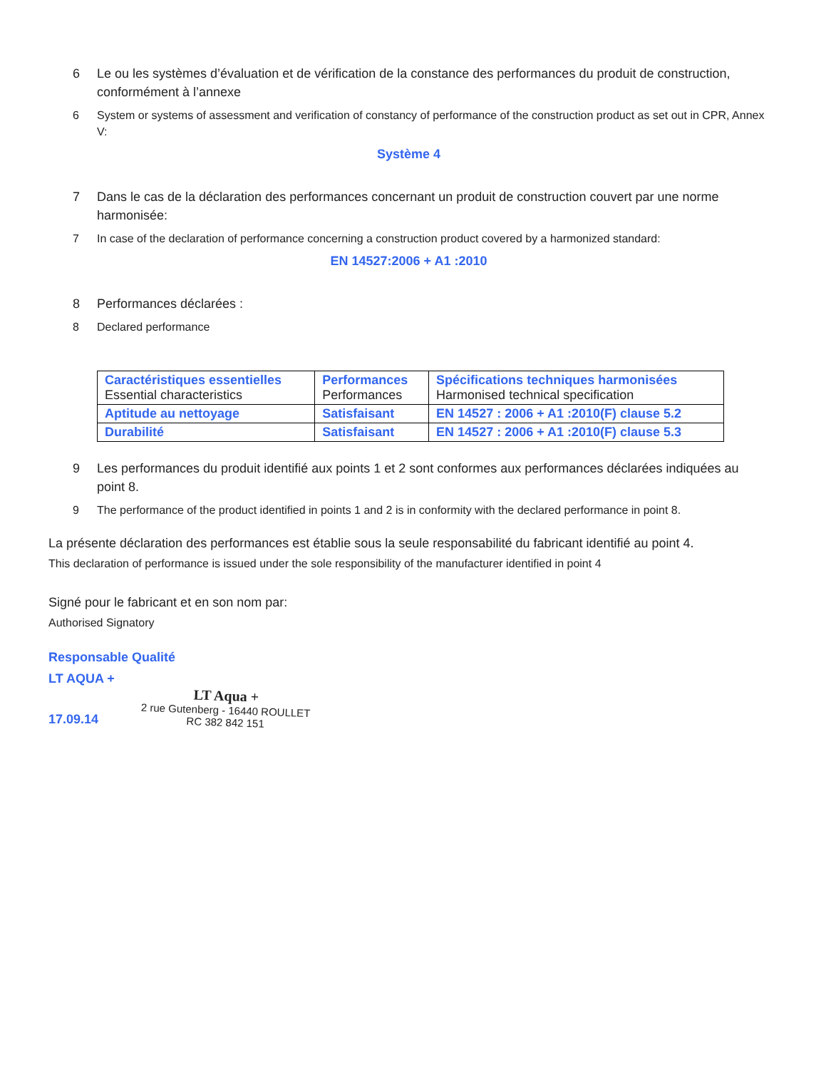6 Le ou les systèmes d’évaluation et de vérification de la constance des performances du produit de construction, conformément à l’annexe
6 System or systems of assessment and verification of constancy of performance of the construction product as set out in CPR, Annex V:
Système 4
7 Dans le cas de la déclaration des performances concernant un produit de construction couvert par une norme harmonisée:
7 In case of the declaration of performance concerning a construction product covered by a harmonized standard:
EN 14527:2006 + A1 :2010
8 Performances déclarées :
8 Declared performance
| Caractéristiques essentielles Essential characteristics | Performances Performances | Spécifications techniques harmonisées Harmonised technical specification |
| Aptitude au nettoyage | Satisfaisant | EN 14527 : 2006 + A1 :2010(F) clause 5.2 |
| Durabilité | Satisfaisant | EN 14527 : 2006 + A1 :2010(F) clause 5.3 |
9 Les performances du produit identifié aux points 1 et 2 sont conformes aux performances déclarées indiquées au point 8.
9 The performance of the product identified in points 1 and 2 is in conformity with the declared performance in point 8.
La présente déclaration des performances est établie sous la seule responsabilité du fabricant identifié au point 4.
This declaration of performance is issued under the sole responsibility of the manufacturer identified in point 4
Signé pour le fabricant et en son nom par:
Authorised Signatory
Responsable Qualité
LT AQUA +
17.09.14
LT Aqua +
2 rue Gutenberg - 16440 ROULLET
RC 382 842 151